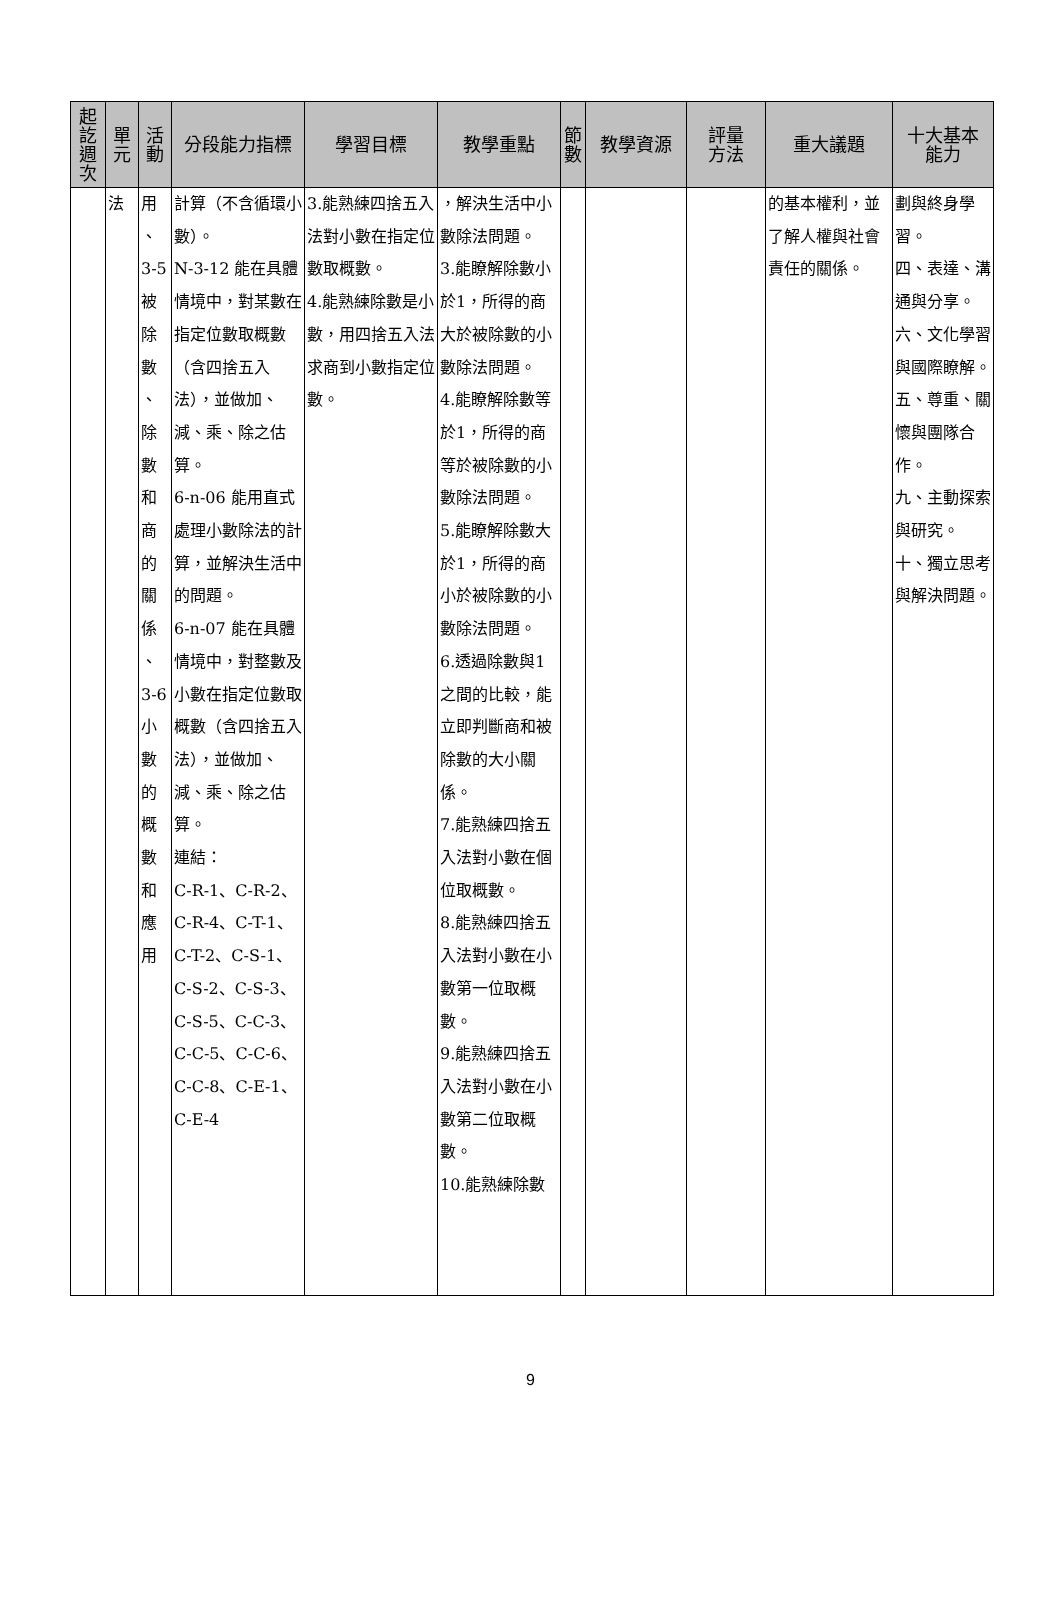| 起 訖 週 次 | 單 元 | 活 動 | 分段能力指標 | 學習目標 | 教學重點 | 節 數 | 教學資源 | 評量 方法 | 重大議題 | 十大基本 能力 |
| --- | --- | --- | --- | --- | --- | --- | --- | --- | --- | --- |
| | 法 | 用 、 3-5 被 除 數 、 除 數 和 商 的 關 係 、 3-6 小 數 的 概 數 和 應 用 | 計算（不含循環小數）。 N-3-12 能在具體情境中，對某數在指定位數取概數（含四捨五入法），並做加、減、乘、除之估算。 6-n-06 能用直式處理小數除法的計算，並解決生活中的問題。 6-n-07 能在具體情境中，對整數及小數在指定位數取概數（含四捨五入法），並做加、減、乘、除之估算。 連結： C-R-1、C-R-2、C-R-4、C-T-1、C-T-2、C-S-1、C-S-2、C-S-3、C-S-5、C-C-3、C-C-5、C-C-6、C-C-8、C-E-1、C-E-4 | 3.能熟練四捨五入法對小數在指定位數取概數。 4.能熟練除數是小數，用四捨五入法求商到小數指定位數。 | ，解決生活中小數除法問題。 3.能瞭解除數小於1，所得的商大於被除數的小數除法問題。 4.能瞭解除數等於1，所得的商等於被除數的小數除法問題。 5.能瞭解除數大於1，所得的商小於被除數的小數除法問題。 6.透過除數與1之間的比較，能立即判斷商和被除數的大小關係。 7.能熟練四捨五入法對小數在個位取概數。 8.能熟練四捨五入法對小數在小數第一位取概數。 9.能熟練四捨五入法對小數在小數第二位取概數。 10.能熟練除數 | | | | 的基本權利，並了解人權與社會責任的關係。 | 劃與終身學習。 四、表達、溝通與分享。 六、文化學習與國際瞭解。 五、尊重、關懷與團隊合作。 九、主動探索與研究。 十、獨立思考與解決問題。 |
9